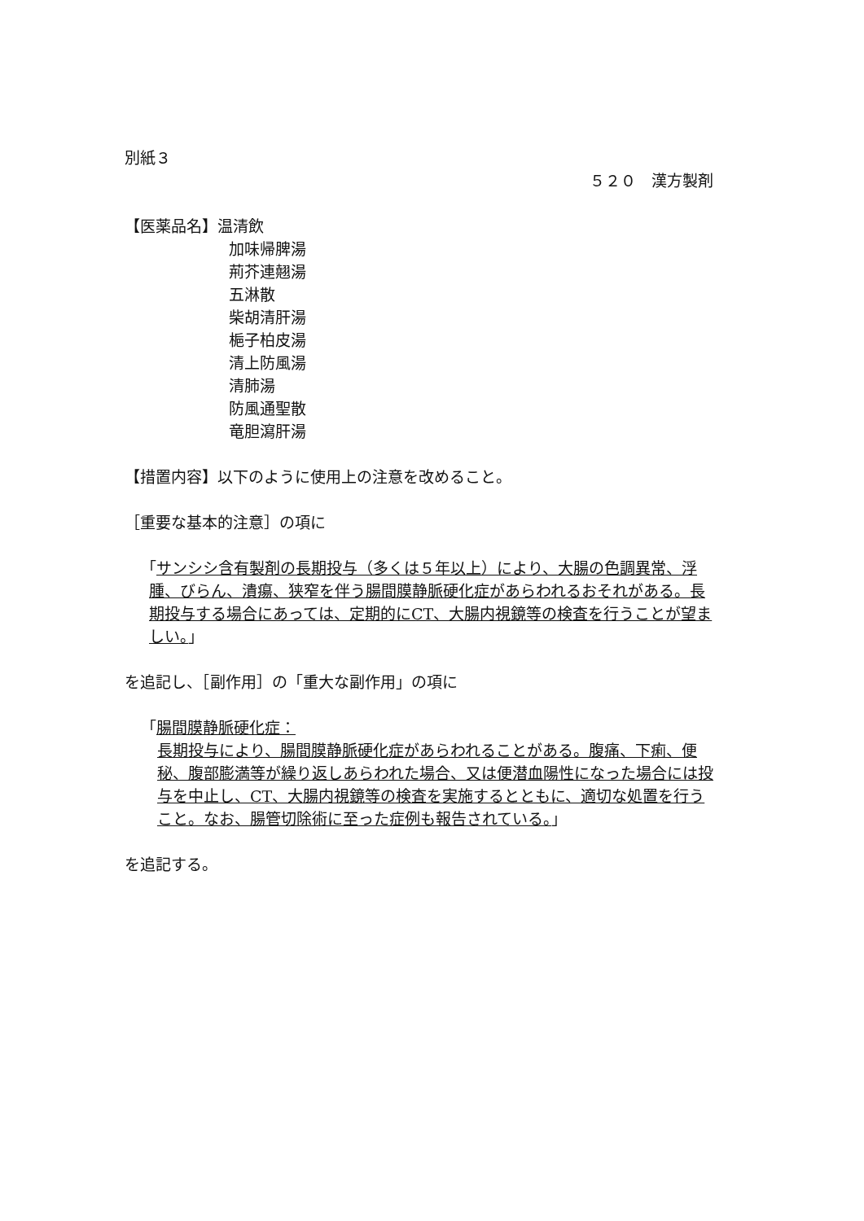別紙３
５２０　漢方製剤
【医薬品名】温清飲
加味帰脾湯
荊芥連翹湯
五淋散
柴胡清肝湯
梔子柏皮湯
清上防風湯
清肺湯
防風通聖散
竜胆瀉肝湯
【措置内容】以下のように使用上の注意を改めること。
［重要な基本的注意］の項に
「サンシシ含有製剤の長期投与（多くは５年以上）により、大腸の色調異常、浮腫、びらん、潰瘍、狭窄を伴う腸間膜静脈硬化症があらわれるおそれがある。長期投与する場合にあっては、定期的にCT、大腸内視鏡等の検査を行うことが望ましい。」
を追記し、［副作用］の「重大な副作用」の項に
「腸間膜静脈硬化症：
長期投与により、腸間膜静脈硬化症があらわれることがある。腹痛、下痢、便秘、腹部膨満等が繰り返しあらわれた場合、又は便潜血陽性になった場合には投与を中止し、CT、大腸内視鏡等の検査を実施するとともに、適切な処置を行うこと。なお、腸管切除術に至った症例も報告されている。」
を追記する。